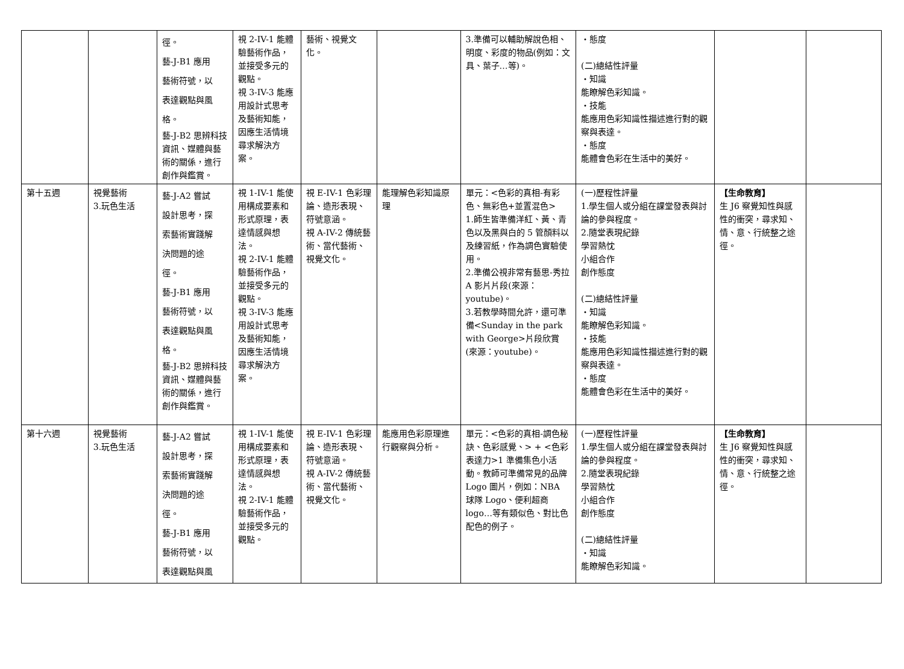| | | 徑。 藝-J-B1 應用 藝術符號，以 表達觀點與風 格。 藝-J-B2 思辨科技資訊、媒體與藝術的關係，進行創作與鑑賞。 | 視 2-IV-1 能體驗藝術作品，並接受多元的觀點。 視 3-IV-3 能應用設計式思考及藝術知能，因應生活情境尋求解決方案。 | 藝術、視覺文化。 | | 3.準備可以輔助解說色相、明度、彩度的物品(例如：文具、葉子…等)。 | ・態度 (二)總結性評量 ・知識 能瞭解色彩知識。 ・技能 能應用色彩知識性描述進行對的觀察與表達。 ・態度 能體會色彩在生活中的美好。 | | |
| 第十五週 | 視覺藝術 3.玩色生活 | 藝-J-A2 嘗試 設計思考，探 索藝術實踐解 決問題的途 徑。 藝-J-B1 應用 藝術符號，以 表達觀點與風 格。 藝-J-B2 思辨科技資訊、媒體與藝術的關係，進行創作與鑑賞。 | 視 1-IV-1 能使用構成要素和形式原理，表達情感與想法。 視 2-IV-1 能體驗藝術作品，並接受多元的觀點。 視 3-IV-3 能應用設計式思考及藝術知能，因應生活情境尋求解決方案。 | 視 E-IV-1 色彩理論、造形表現、符號意涵。 視 A-IV-2 傳統藝術、當代藝術、視覺文化。 | 能理解色彩知識原理 | 單元：<色彩的真相-有彩色、無彩色+並置混色> 1.師生皆準備洋紅、黃、青色以及黑與白的 5 管顏料以及練習紙，作為調色實驗使用。 2.準備公視非常有藝思-秀拉 A 影片片段(來源：youtube)。 3.若教學時間允許，還可準備<Sunday in the park with George>片段欣賞(來源：youtube)。 | (一)歷程性評量 1.學生個人或分組在課堂發表與討論的參與程度。 2.隨堂表現紀錄 學習熱忱 小組合作 創作態度 (二)總結性評量 ・知識 能瞭解色彩知識。 ・技能 能應用色彩知識性描述進行對的觀察與表達。 ・態度 能體會色彩在生活中的美好。 | 【生命教育】 生 J6 察覺知性與感性的衝突，尋求知、情、意、行統整之途徑。 | |
| 第十六週 | 視覺藝術 3.玩色生活 | 藝-J-A2 嘗試 設計思考，探 索藝術實踐解 決問題的途 徑。 藝-J-B1 應用 藝術符號，以 表達觀點與風 | 視 1-IV-1 能使用構成要素和形式原理，表達情感與想法。 視 2-IV-1 能體驗藝術作品，並接受多元的觀點。 | 視 E-IV-1 色彩理論、造形表現、符號意涵。 視 A-IV-2 傳統藝術、當代藝術、視覺文化。 | 能應用色彩原理進行觀察與分析。 | 單元：<色彩的真相-調色秘訣、色彩感覺、> + <色彩表達力>1 準備集色小活動。教師可準備常見的品牌 Logo 圖片，例如：NBA 球隊 Logo、便利超商 logo…等有類似色、對比色配色的例子。 | (一)歷程性評量 1.學生個人或分組在課堂發表與討論的參與程度。 2.隨堂表現紀錄 學習熱忱 小組合作 創作態度 (二)總結性評量 ・知識 能瞭解色彩知識。 | 【生命教育】 生 J6 察覺知性與感性的衝突，尋求知、情、意、行統整之途徑。 | |